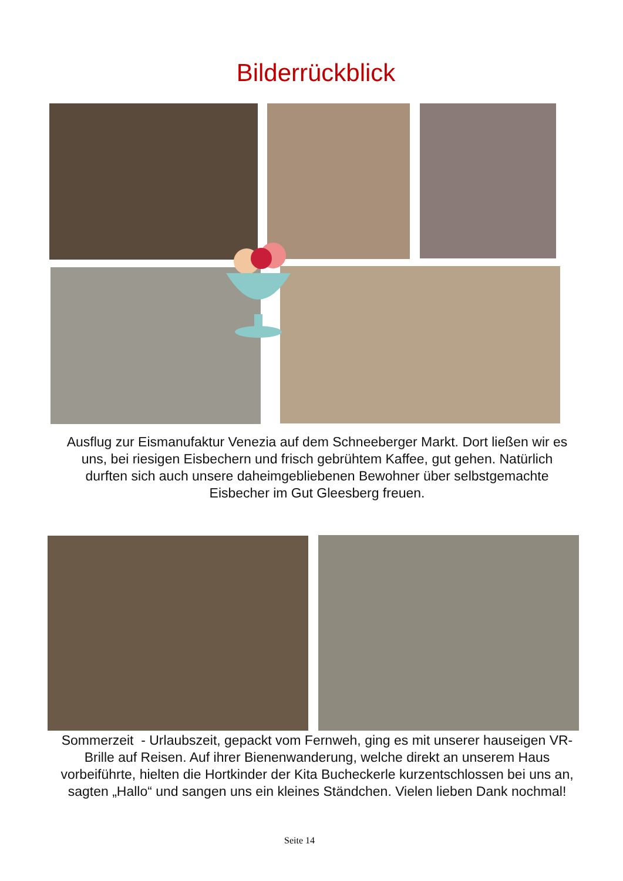Bilderrückblick
Ausflug zur Eismanufaktur Venezia auf dem Schneeberger Markt. Dort ließen wir es uns, bei riesigen Eisbechern und frisch gebrühtem Kaffee, gut gehen. Natürlich durften sich auch unsere daheimgebliebenen Bewohner über selbstgemachte Eisbecher im Gut Gleesberg freuen.
Sommerzeit - Urlaubszeit, gepackt vom Fernweh, ging es mit unserer hauseigen VR-Brille auf Reisen. Auf ihrer Bienenwanderung, welche direkt an unserem Haus vorbeiführte, hielten die Hortkinder der Kita Bucheckerle kurzentschlossen bei uns an, sagten „Hallo“ und sangen uns ein kleines Ständchen. Vielen lieben Dank nochmal!
Seite 14